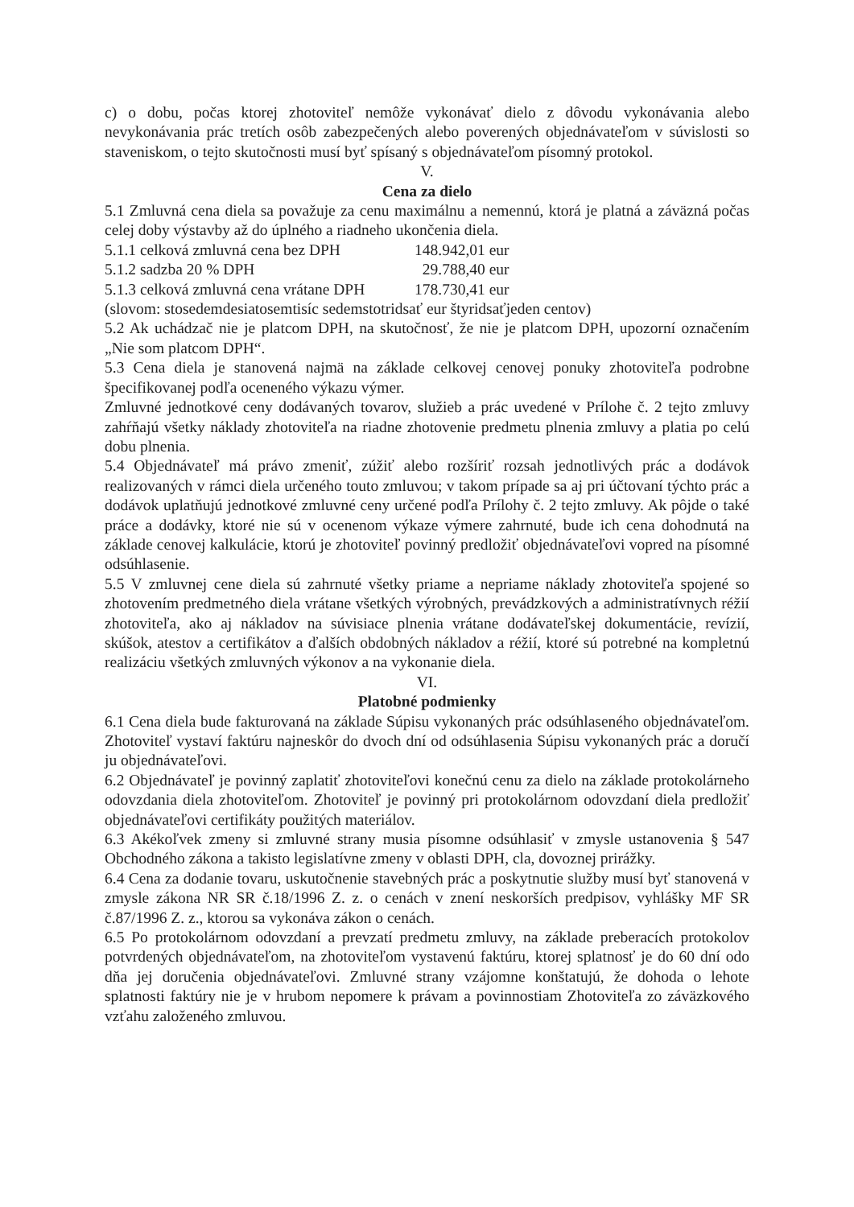c) o dobu, počas ktorej zhotoviteľ nemôže vykonávať dielo z dôvodu vykonávania alebo nevykonávania prác tretích osôb zabezpečených alebo poverených objednávateľom v súvislosti so staveniskom, o tejto skutočnosti musí byť spísaný s objednávateľom písomný protokol.
V.
Cena za dielo
5.1 Zmluvná cena diela sa považuje za cenu maximálnu a nemennú, ktorá je platná a záväzná počas celej doby výstavby až do úplného a riadneho ukončenia diela.
5.1.1 celková zmluvná cena bez DPH 148.942,01 eur
5.1.2 sadzba 20 % DPH 29.788,40 eur
5.1.3 celková zmluvná cena vrátane DPH 178.730,41 eur
(slovom: stosedemdesiatosemtisíc sedemstotridsať eur štyridsaťjeden centov)
5.2 Ak uchádzač nie je platcom DPH, na skutočnosť, že nie je platcom DPH, upozorní označením „Nie som platcom DPH“.
5.3 Cena diela je stanovená najmä na základe celkovej cenovej ponuky zhotoviteľa podrobne špecifikovanej podľa oceneného výkazu výmer.
Zmluvné jednotkové ceny dodávaných tovarov, služieb a prác uvedené v Prílohe č. 2 tejto zmluvy zahŕňajú všetky náklady zhotoviteľa na riadne zhotovenie predmetu plnenia zmluvy a platia po celú dobu plnenia.
5.4 Objednávateľ má právo zmeniť, zúžiť alebo rozšíriť rozsah jednotlivých prác a dodávok realizovaných v rámci diela určeného touto zmluvou; v takom prípade sa aj pri účtovaní týchto prác a dodávok uplatňujú jednotkové zmluvné ceny určené podľa Prílohy č. 2 tejto zmluvy. Ak pôjde o také práce a dodávky, ktoré nie sú v ocenenom výkaze výmere zahrnuté, bude ich cena dohodnutá na základe cenovej kalkulácie, ktorú je zhotoviteľ povinný predložiť objednávateľovi vopred na písomné odsúhlasenie.
5.5 V zmluvnej cene diela sú zahrnuté všetky priame a nepriame náklady zhotoviteľa spojené so zhotovením predmetného diela vrátane všetkých výrobných, prevádzkových a administratívnych réžií zhotoviteľa, ako aj nákladov na súvisiace plnenia vrátane dodávateľskej dokumentácie, revízií, skúšok, atestov a certifikátov a ďalších obdobných nákladov a réžií, ktoré sú potrebné na kompletnú realizáciu všetkých zmluvných výkonov a na vykonanie diela.
VI.
Platobné podmienky
6.1 Cena diela bude fakturovaná na základe Súpisu vykonaných prác odsúhlaseného objednávateľom. Zhotoviteľ vystaví faktúru najneskôr do dvoch dní od odsúhlasenia Súpisu vykonaných prác a doručí ju objednávateľovi.
6.2 Objednávateľ je povinný zaplatiť zhotoviteľovi konečnú cenu za dielo na základe protokolárneho odovzdania diela zhotoviteľom. Zhotoviteľ je povinný pri protokolárnom odovzdaní diela predložiť objednávateľovi certifikáty použitých materiálov.
6.3 Akékoľvek zmeny si zmluvné strany musia písomne odsúhlasiť v zmysle ustanovenia § 547 Obchodného zákona a takisto legislatívne zmeny v oblasti DPH, cla, dovoznej prirážky.
6.4 Cena za dodanie tovaru, uskutočnenie stavebných prác a poskytnutie služby musí byť stanovená v zmysle zákona NR SR č.18/1996 Z. z. o cenách v znení neskorších predpisov, vyhlášky MF SR č.87/1996 Z. z., ktorou sa vykonáva zákon o cenách.
6.5 Po protokolárnom odovzdaní a prevzatí predmetu zmluvy, na základe preberacích protokolov potvrdených objednávateľom, na zhotoviteľom vystavenú faktúru, ktorej splatnosť je do 60 dní odo dňa jej doručenia objednávateľovi. Zmluvné strany vzájomne konštatujú, že dohoda o lehote splatnosti faktúry nie je v hrubom nepomere k právam a povinnostiam Zhotoviteľa zo záväzkového vzťahu založeného zmluvou.